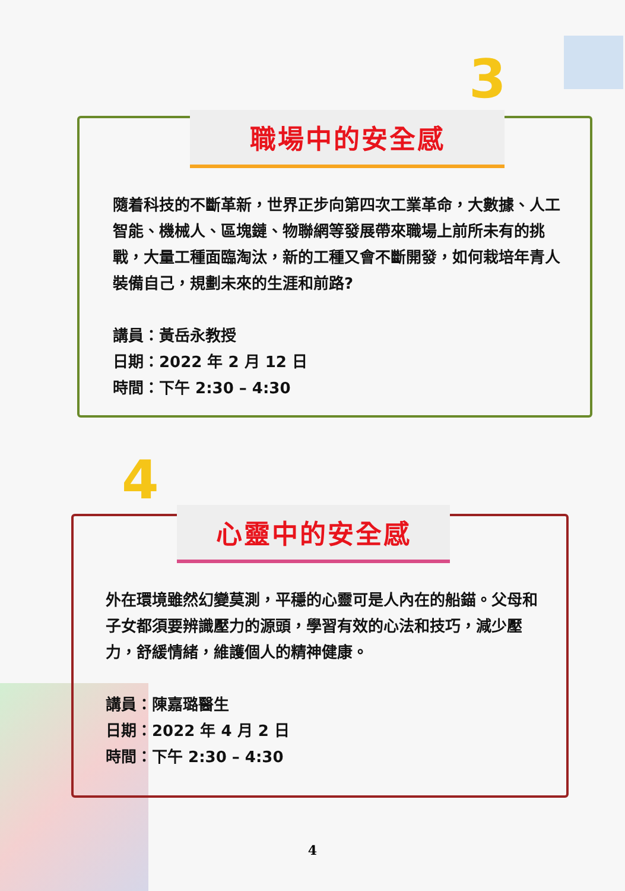3
4
職場中的安全感
隨着科技的不斷革新，世界正步向第四次工業革命，大數據、人工智能、機械人、區塊鏈、物聯網等發展帶來職場上前所未有的挑戰，大量工種面臨淘汰，新的工種又會不斷開發，如何栽培年青人裝備自己，規劃未來的生涯和前路?
講員：黃岳永教授
日期：2022 年 2 月 12 日
時間：下午 2:30 – 4:30
心靈中的安全感
外在環境雖然幻變莫測，平穩的心靈可是人內在的船錨。父母和子女都須要辨識壓力的源頭，學習有效的心法和技巧，減少壓力，舒緩情緒，維護個人的精神健康。
講員：陳嘉璐醫生
日期：2022 年 4 月 2 日
時間：下午 2:30 – 4:30
4